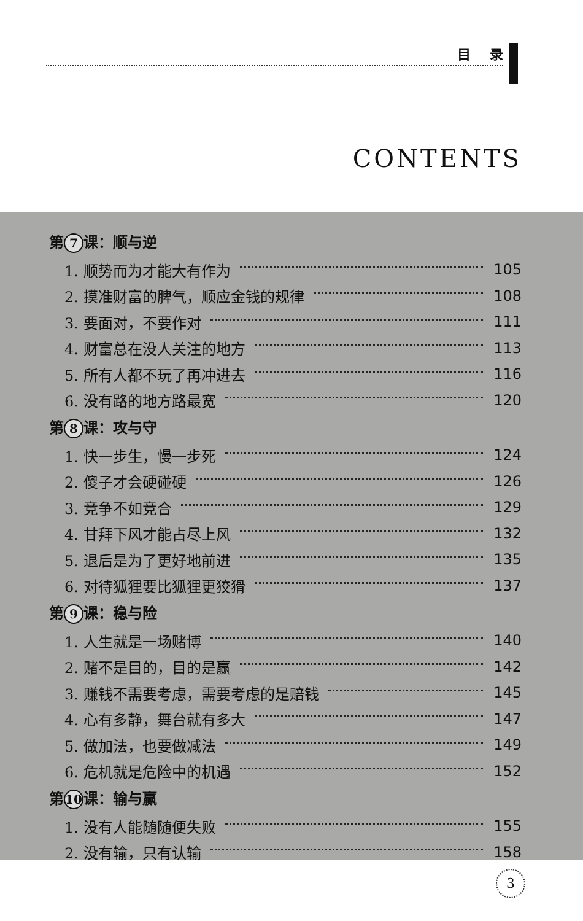目 录
CONTENTS
第 7 课：顺与逆
1. 顺势而为才能大有作为 105
2. 摸准财富的脾气，顺应金钱的规律 108
3. 要面对，不要作对 111
4. 财富总在没人关注的地方 113
5. 所有人都不玩了再冲进去 116
6. 没有路的地方路最宽 120
第 8 课：攻与守
1. 快一步生，慢一步死 124
2. 傻子才会硬碰硬 126
3. 竞争不如竞合 129
4. 甘拜下风才能占尽上风 132
5. 退后是为了更好地前进 135
6. 对待狐狸要比狐狸更狡猾 137
第 9 课：稳与险
1. 人生就是一场赌博 140
2. 赌不是目的，目的是赢 142
3. 赚钱不需要考虑，需要考虑的是赔钱 145
4. 心有多静，舞台就有多大 147
5. 做加法，也要做减法 149
6. 危机就是危险中的机遇 152
第 10 课：输与赢
1. 没有人能随随便失败 155
2. 没有输，只有认输 158
3